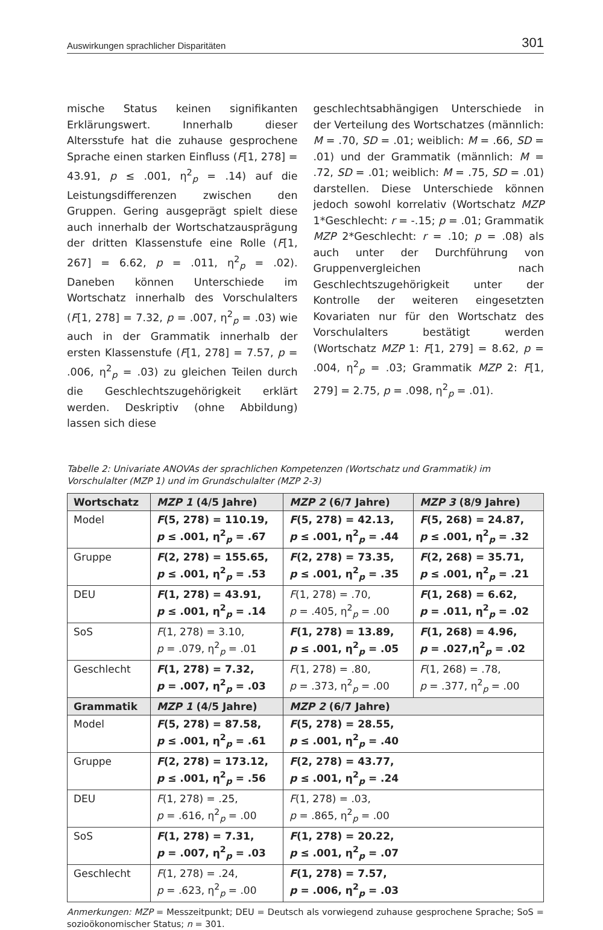Auswirkungen sprachlicher Disparitäten 301
mische Status keinen signifikanten Erklärungswert. Innerhalb dieser Altersstufe hat die zuhause gesprochene Sprache einen starken Einfluss (F[1, 278] = 43.91, p ≤ .001, η<sup>2</sup><sub>p</sub> = .14) auf die Leistungsdifferenzen zwischen den Gruppen. Gering ausgeprägt spielt diese auch innerhalb der Wortschatzausprägung der dritten Klassenstufe eine Rolle (F[1, 267] = 6.62, p = .011, η<sup>2</sup><sub>p</sub> = .02). Daneben können Unterschiede im Wortschatz innerhalb des Vorschulalters (F[1, 278] = 7.32, p = .007, η<sup>2</sup><sub>p</sub> = .03) wie auch in der Grammatik innerhalb der ersten Klassenstufe (F[1, 278] = 7.57, p = .006, η<sup>2</sup><sub>p</sub> = .03) zu gleichen Teilen durch die Geschlechtszugehörigkeit erklärt werden. Deskriptiv (ohne Abbildung) lassen sich diese
geschlechtsabhängigen Unterschiede in der Verteilung des Wortschatzes (männlich: M = .70, SD = .01; weiblich: M = .66, SD = .01) und der Grammatik (männlich: M = .72, SD = .01; weiblich: M = .75, SD = .01) darstellen. Diese Unterschiede können jedoch sowohl korrelativ (Wortschatz MZP 1*Geschlecht: r = -.15; p = .01; Grammatik MZP 2*Geschlecht: r = .10; p = .08) als auch unter der Durchführung von Gruppenvergleichen nach Geschlechtszugehörigkeit unter der Kontrolle der weiteren eingesetzten Kovariaten nur für den Wortschatz des Vorschulalters bestätigt werden (Wortschatz MZP 1: F[1, 279] = 8.62, p = .004, η<sup>2</sup><sub>p</sub> = .03; Grammatik MZP 2: F[1, 279] = 2.75, p = .098, η<sup>2</sup><sub>p</sub> = .01).
Tabelle 2: Univariate ANOVAs der sprachlichen Kompetenzen (Wortschatz und Grammatik) im Vorschulalter (MZP 1) und im Grundschulalter (MZP 2-3)
| Wortschatz | MZP 1 (4/5 Jahre) | MZP 2 (6/7 Jahre) | MZP 3 (8/9 Jahre) |
| --- | --- | --- | --- |
| Model | F (5, 278) = 110.19, p ≤ .001, η<sup>2</sup><sub>p</sub> = .67 | F (5, 278) = 42.13, p ≤ .001, η<sup>2</sup><sub>p</sub> = .44 | F (5, 268) = 24.87, p ≤ .001, η<sup>2</sup><sub>p</sub> = .32 |
| Gruppe | F (2, 278) = 155.65, p ≤ .001, η<sup>2</sup><sub>p</sub> = .53 | F (2, 278) = 73.35, p ≤ .001, η<sup>2</sup><sub>p</sub> = .35 | F (2, 268) = 35.71, p ≤ .001, η<sup>2</sup><sub>p</sub> = .21 |
| DEU | F (1, 278) = 43.91, p ≤ .001, η<sup>2</sup><sub>p</sub> = .14 | F (1, 278) = .70, p = .405, η<sup>2</sup><sub>p</sub> = .00 | F (1, 268) = 6.62, p = .011, η<sup>2</sup><sub>p</sub> = .02 |
| SoS | F (1, 278) = 3.10, p = .079, η<sup>2</sup><sub>p</sub> = .01 | F (1, 278) = 13.89, p ≤ .001, η<sup>2</sup><sub>p</sub> = .05 | F (1, 268) = 4.96, p = .027,η<sup>2</sup><sub>p</sub> = .02 |
| Geschlecht | F (1, 278) = 7.32, p = .007, η<sup>2</sup><sub>p</sub> = .03 | F (1, 278) = .80, p = .373, η<sup>2</sup><sub>p</sub> = .00 | F (1, 268) = .78, p = .377, η<sup>2</sup><sub>p</sub> = .00 |
| Grammatik | MZP 1 (4/5 Jahre) | MZP 2 (6/7 Jahre) | |
| Model | F (5, 278) = 87.58, p ≤ .001, η<sup>2</sup><sub>p</sub> = .61 | F (5, 278) = 28.55, p ≤ .001, η<sup>2</sup><sub>p</sub> = .40 | |
| Gruppe | F (2, 278) = 173.12, p ≤ .001, η<sup>2</sup><sub>p</sub> = .56 | F (2, 278) = 43.77, p ≤ .001, η<sup>2</sup><sub>p</sub> = .24 | |
| DEU | F (1, 278) = .25, p = .616, η<sup>2</sup><sub>p</sub> = .00 | F (1, 278) = .03, p = .865, η<sup>2</sup><sub>p</sub> = .00 | |
| SoS | F (1, 278) = 7.31, p = .007, η<sup>2</sup><sub>p</sub> = .03 | F (1, 278) = 20.22, p ≤ .001, η<sup>2</sup><sub>p</sub> = .07 | |
| Geschlecht | F (1, 278) = .24, p = .623, η<sup>2</sup><sub>p</sub> = .00 | F (1, 278) = 7.57, p = .006, η<sup>2</sup><sub>p</sub> = .03 | |
Anmerkungen: MZP = Messzeitpunkt; DEU = Deutsch als vorwiegend zuhause gesprochene Sprache; SoS = sozioökonomischer Status; n = 301.